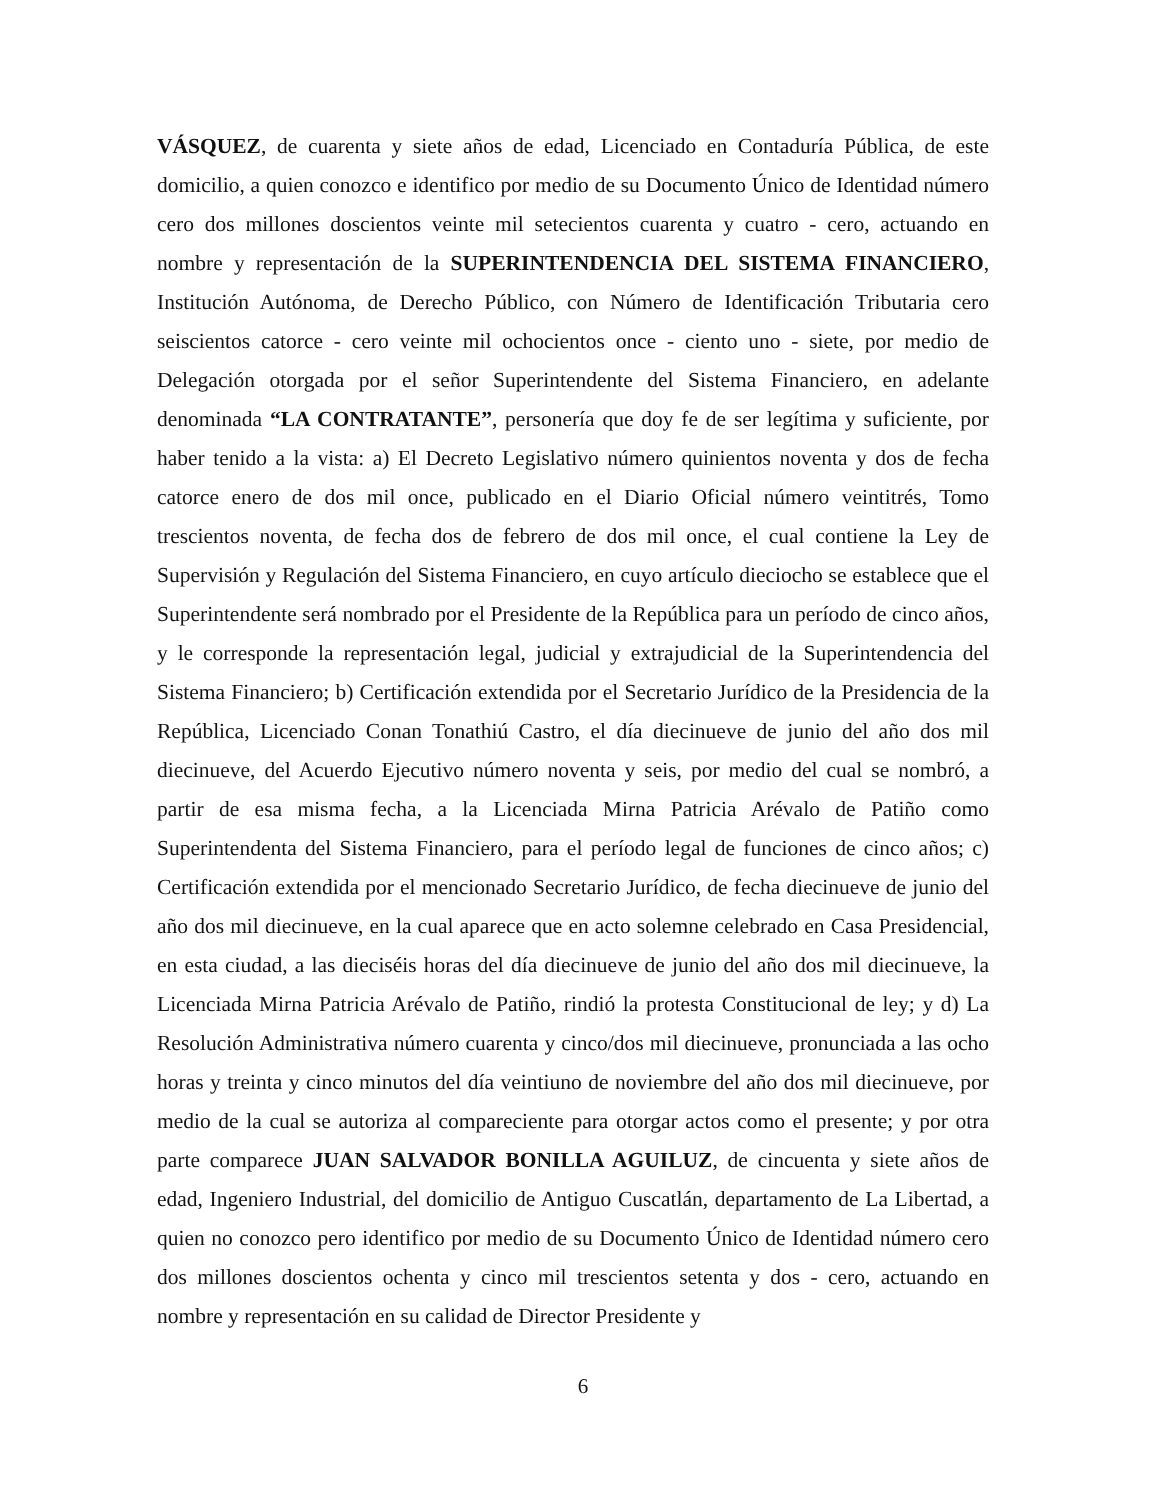VÁSQUEZ, de cuarenta y siete años de edad, Licenciado en Contaduría Pública, de este domicilio, a quien conozco e identifico por medio de su Documento Único de Identidad número cero dos millones doscientos veinte mil setecientos cuarenta y cuatro - cero, actuando en nombre y representación de la SUPERINTENDENCIA DEL SISTEMA FINANCIERO, Institución Autónoma, de Derecho Público, con Número de Identificación Tributaria cero seiscientos catorce - cero veinte mil ochocientos once - ciento uno - siete, por medio de Delegación otorgada por el señor Superintendente del Sistema Financiero, en adelante denominada “LA CONTRATANTE”, personería que doy fe de ser legítima y suficiente, por haber tenido a la vista: a) El Decreto Legislativo número quinientos noventa y dos de fecha catorce enero de dos mil once, publicado en el Diario Oficial número veintitrés, Tomo trescientos noventa, de fecha dos de febrero de dos mil once, el cual contiene la Ley de Supervisión y Regulación del Sistema Financiero, en cuyo artículo dieciocho se establece que el Superintendente será nombrado por el Presidente de la República para un período de cinco años, y le corresponde la representación legal, judicial y extrajudicial de la Superintendencia del Sistema Financiero; b) Certificación extendida por el Secretario Jurídico de la Presidencia de la República, Licenciado Conan Tonathiú Castro, el día diecinueve de junio del año dos mil diecinueve, del Acuerdo Ejecutivo número noventa y seis, por medio del cual se nombró, a partir de esa misma fecha, a la Licenciada Mirna Patricia Arévalo de Patiño como Superintendenta del Sistema Financiero, para el período legal de funciones de cinco años; c) Certificación extendida por el mencionado Secretario Jurídico, de fecha diecinueve de junio del año dos mil diecinueve, en la cual aparece que en acto solemne celebrado en Casa Presidencial, en esta ciudad, a las dieciséis horas del día diecinueve de junio del año dos mil diecinueve, la Licenciada Mirna Patricia Arévalo de Patiño, rindió la protesta Constitucional de ley; y d) La Resolución Administrativa número cuarenta y cinco/dos mil diecinueve, pronunciada a las ocho horas y treinta y cinco minutos del día veintiuno de noviembre del año dos mil diecinueve, por medio de la cual se autoriza al compareciente para otorgar actos como el presente; y por otra parte comparece JUAN SALVADOR BONILLA AGUILUZ, de cincuenta y siete años de edad, Ingeniero Industrial, del domicilio de Antiguo Cuscatlán, departamento de La Libertad, a quien no conozco pero identifico por medio de su Documento Único de Identidad número cero dos millones doscientos ochenta y cinco mil trescientos setenta y dos - cero, actuando en nombre y representación en su calidad de Director Presidente y
6